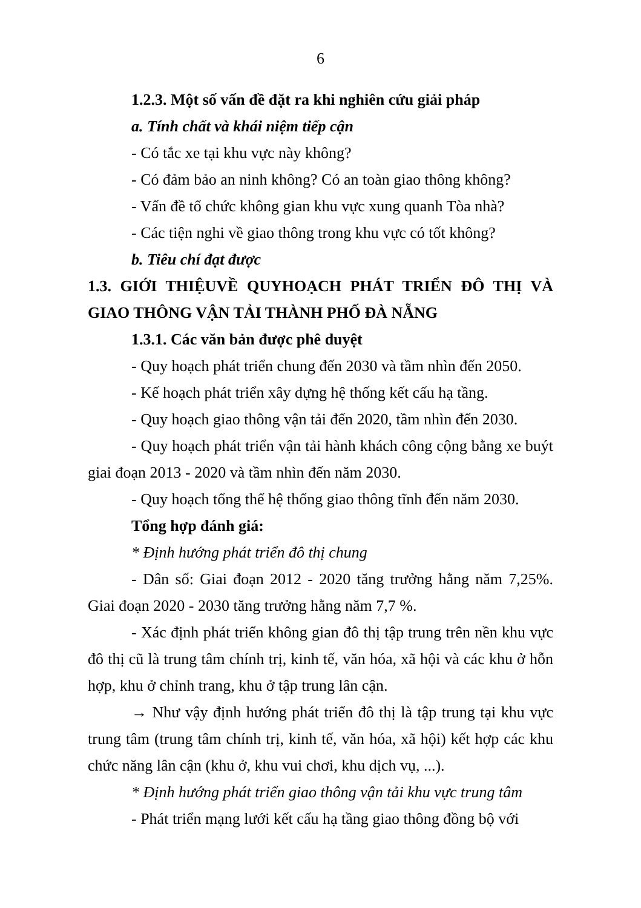6
1.2.3. Một số vấn đề đặt ra khi nghiên cứu giải pháp
a. Tính chất và khái niệm tiếp cận
- Có tắc xe tại khu vực này không?
- Có đảm bảo an ninh không? Có an toàn giao thông không?
- Vấn đề tổ chức không gian khu vực xung quanh Tòa nhà?
- Các tiện nghi về giao thông trong khu vực có tốt không?
b. Tiêu chí đạt được
1.3. GIỚI THIỆUVỀ QUYHOẠCH PHÁT TRIỂN ĐÔ THỊ VÀ GIAO THÔNG VẬN TẢI THÀNH PHỐ ĐÀ NẴNG
1.3.1. Các văn bản được phê duyệt
- Quy hoạch phát triển chung đến 2030 và tầm nhìn đến 2050.
- Kế hoạch phát triển xây dựng hệ thống kết cấu hạ tầng.
- Quy hoạch giao thông vận tải đến 2020, tầm nhìn đến 2030.
- Quy hoạch phát triển vận tải hành khách công cộng bằng xe buýt giai đoạn 2013 - 2020 và tầm nhìn đến năm 2030.
- Quy hoạch tổng thể hệ thống giao thông tĩnh đến năm 2030.
Tổng hợp đánh giá:
* Định hướng phát triển đô thị chung
- Dân số: Giai đoạn 2012 - 2020 tăng trưởng hằng năm 7,25%. Giai đoạn 2020 - 2030 tăng trưởng hằng năm 7,7 %.
- Xác định phát triển không gian đô thị tập trung trên nền khu vực đô thị cũ là trung tâm chính trị, kinh tế, văn hóa, xã hội và các khu ở hỗn hợp, khu ở chỉnh trang, khu ở tập trung lân cận.
→ Như vậy định hướng phát triển đô thị là tập trung tại khu vực trung tâm (trung tâm chính trị, kinh tế, văn hóa, xã hội) kết hợp các khu chức năng lân cận (khu ở, khu vui chơi, khu dịch vụ, ...).
* Định hướng phát triển giao thông vận tải khu vực trung tâm
- Phát triển mạng lưới kết cấu hạ tầng giao thông đồng bộ với